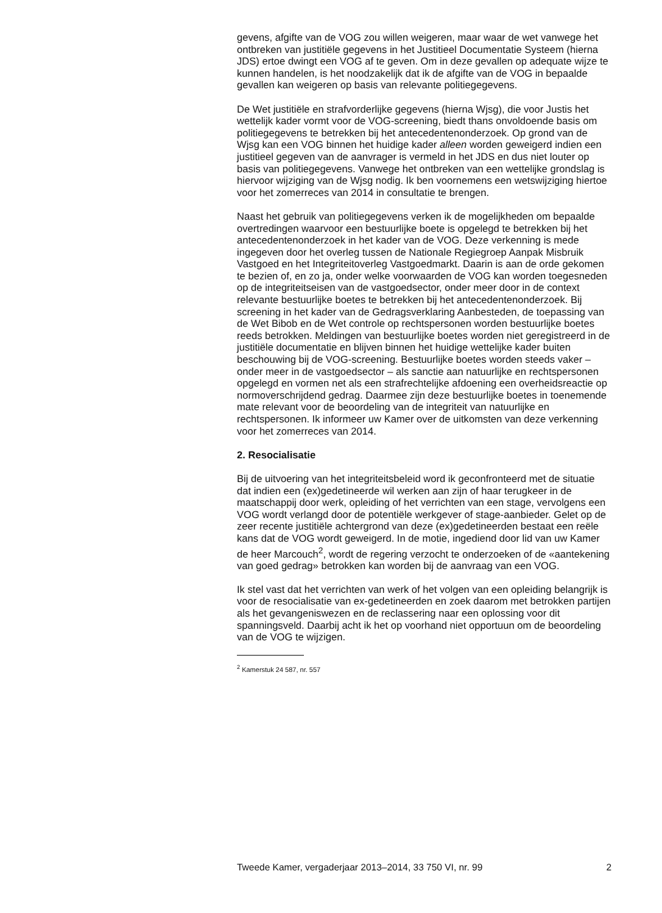gevens, afgifte van de VOG zou willen weigeren, maar waar de wet vanwege het ontbreken van justitiële gegevens in het Justitieel Documentatie Systeem (hierna JDS) ertoe dwingt een VOG af te geven. Om in deze gevallen op adequate wijze te kunnen handelen, is het noodzakelijk dat ik de afgifte van de VOG in bepaalde gevallen kan weigeren op basis van relevante politiegegevens.
De Wet justitiële en strafvorderlijke gegevens (hierna Wjsg), die voor Justis het wettelijk kader vormt voor de VOG-screening, biedt thans onvoldoende basis om politiegegevens te betrekken bij het antecedentenonderzoek. Op grond van de Wjsg kan een VOG binnen het huidige kader alleen worden geweigerd indien een justitieel gegeven van de aanvrager is vermeld in het JDS en dus niet louter op basis van politiegegevens. Vanwege het ontbreken van een wettelijke grondslag is hiervoor wijziging van de Wjsg nodig. Ik ben voornemens een wetswijziging hiertoe voor het zomerreces van 2014 in consultatie te brengen.
Naast het gebruik van politiegegevens verken ik de mogelijkheden om bepaalde overtredingen waarvoor een bestuurlijke boete is opgelegd te betrekken bij het antecedentenonderzoek in het kader van de VOG. Deze verkenning is mede ingegeven door het overleg tussen de Nationale Regiegroep Aanpak Misbruik Vastgoed en het Integriteitoverleg Vastgoedmarkt. Daarin is aan de orde gekomen te bezien of, en zo ja, onder welke voorwaarden de VOG kan worden toegesneden op de integriteitseisen van de vastgoedsector, onder meer door in de context relevante bestuurlijke boetes te betrekken bij het antecedentenonderzoek. Bij screening in het kader van de Gedragsverklaring Aanbesteden, de toepassing van de Wet Bibob en de Wet controle op rechtspersonen worden bestuurlijke boetes reeds betrokken. Meldingen van bestuurlijke boetes worden niet geregistreerd in de justitiële documentatie en blijven binnen het huidige wettelijke kader buiten beschouwing bij de VOG-screening. Bestuurlijke boetes worden steeds vaker – onder meer in de vastgoedsector – als sanctie aan natuurlijke en rechtspersonen opgelegd en vormen net als een strafrechtelijke afdoening een overheidsreactie op normoverschrijdend gedrag. Daarmee zijn deze bestuurlijke boetes in toenemende mate relevant voor de beoordeling van de integriteit van natuurlijke en rechtspersonen. Ik informeer uw Kamer over de uitkomsten van deze verkenning voor het zomerreces van 2014.
2. Resocialisatie
Bij de uitvoering van het integriteitsbeleid word ik geconfronteerd met de situatie dat indien een (ex)gedetineerde wil werken aan zijn of haar terugkeer in de maatschappij door werk, opleiding of het verrichten van een stage, vervolgens een VOG wordt verlangd door de potentiële werkgever of stage-aanbieder. Gelet op de zeer recente justitiële achtergrond van deze (ex)gedetineerden bestaat een reële kans dat de VOG wordt geweigerd. In de motie, ingediend door lid van uw Kamer de heer Marcouch<sup>2</sup>, wordt de regering verzocht te onderzoeken of de «aantekening van goed gedrag» betrokken kan worden bij de aanvraag van een VOG.
Ik stel vast dat het verrichten van werk of het volgen van een opleiding belangrijk is voor de resocialisatie van ex-gedetineerden en zoek daarom met betrokken partijen als het gevangeniswezen en de reclassering naar een oplossing voor dit spanningsveld. Daarbij acht ik het op voorhand niet opportuun om de beoordeling van de VOG te wijzigen.
<sup>2</sup> Kamerstuk 24 587, nr. 557
Tweede Kamer, vergaderjaar 2013–2014, 33 750 VI, nr. 99 2